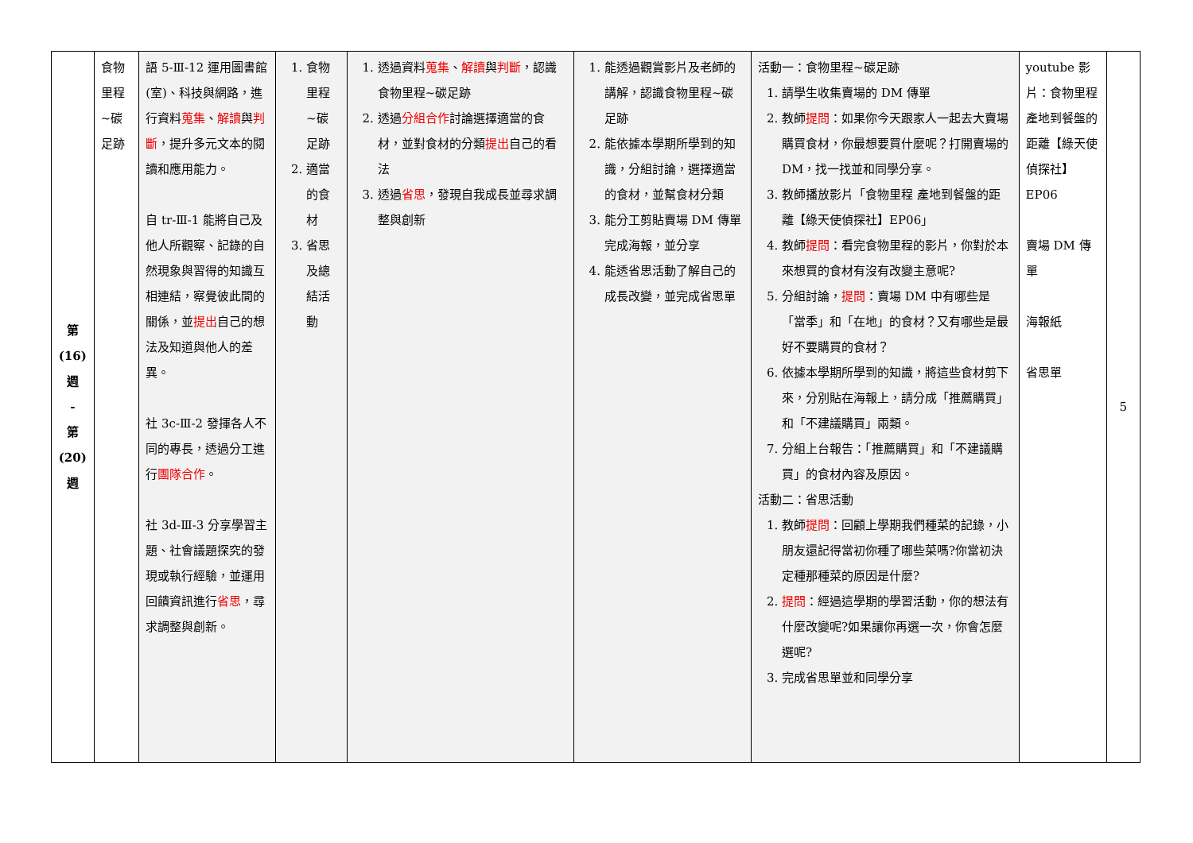| 第 (16) 週 - 第 (20) 週 | 食物里程~碳足跡 | 語 5-Ⅲ-12 運用圖書館(室)、科技與網路，進行資料 蒐集 、 解讀 與 判斷 ，提升多元文本的閱讀和應用能力。 自 tr-Ⅲ-1 能將自己及他人所觀察、記錄的自然現象與習得的知識互相連結，察覺彼此間的關係，並 提出 自己的想法及知道與他人的差異。 社 3c-Ⅲ-2 發揮各人不同的專長，透過分工進行 團隊合作 。 社 3d-Ⅲ-3 分享學習主題、社會議題探究的發現或執行經驗，並運用回饋資訊進行 省思 ，尋求調整與創新。 | 1. 食物里程~碳足跡 2. 適當的食材 3. 省思及總結活動 | 1. 透過資料 蒐集 、 解讀 與 判斷 ，認識食物里程~碳足跡 2. 透過 分組合作 討論選擇適當的食材，並對食材的分類 提出 自己的看法 3. 透過 省思 ，發現自我成長並尋求調整與創新 | 1. 能透過觀賞影片及老師的講解，認識食物里程~碳足跡 2. 能依據本學期所學到的知識，分組討論，選擇適當的食材，並幫食材分類 3. 能分工剪貼賣場 DM 傳單完成海報，並分享 4. 能透省思活動了解自己的成長改變，並完成省思單 | 活動一：食物里程~碳足跡 1. 請學生收集賣場的 DM 傳單 2. 教師 提問 ：如果你今天跟家人一起去大賣場購買食材，你最想要買什麼呢？打開賣場的 DM，找一找並和同學分享。 3. 教師播放影片「食物里程 產地到餐盤的距離【綠天使偵探社】EP06」 4. 教師 提問 ：看完食物里程的影片，你對於本來想買的食材有沒有改變主意呢? 5. 分組討論， 提問 ：賣場 DM 中有哪些是「當季」和「在地」的食材？又有哪些是最好不要購買的食材？ 6. 依據本學期所學到的知識，將這些食材剪下來，分別貼在海報上，請分成「推薦購買」和「不建議購買」兩類。 7. 分組上台報告：「推薦購買」和「不建議購買」的食材內容及原因。 活動二：省思活動 1. 教師 提問 ：回顧上學期我們種菜的記錄，小朋友還記得當初你種了哪些菜嗎?你當初決定種那種菜的原因是什麼? 2. 提問 ：經過這學期的學習活動，你的想法有什麼改變呢?如果讓你再選一次，你會怎麼選呢? 3. 完成省思單並和同學分享 | youtube 影片：食物里程 產地到餐盤的距離【綠天使偵探社】EP06 賣場 DM 傳單 海報紙 省思單 | 5 |